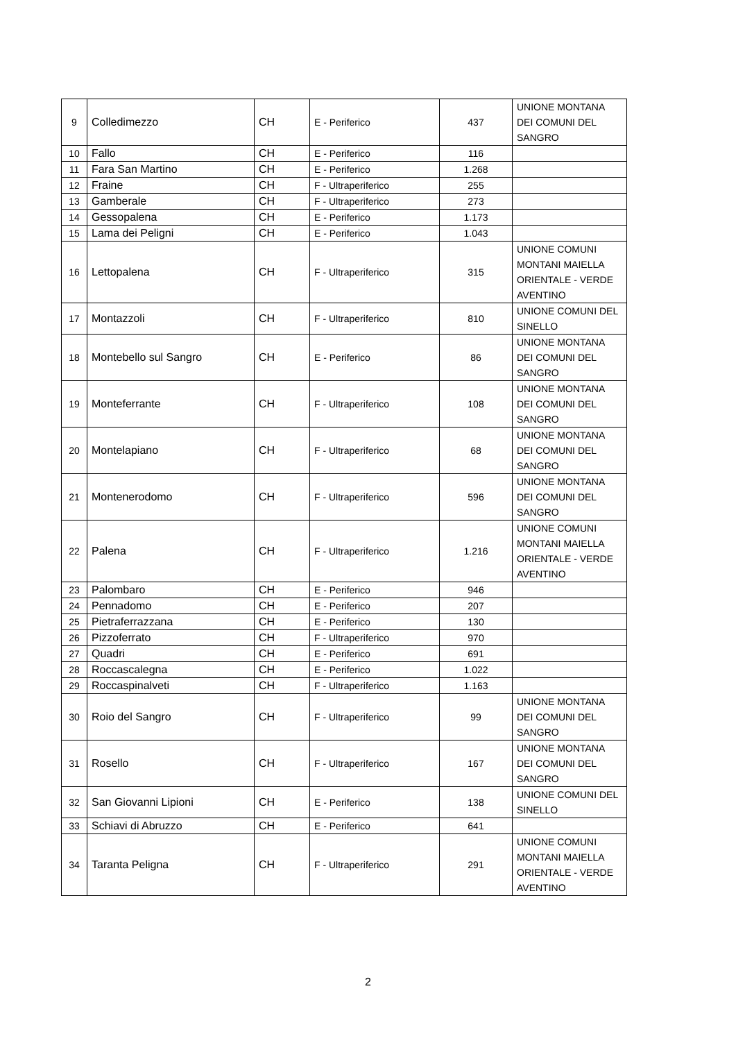| 9 | Colledimezzo | CH | E - Periferico | 437 | UNIONE MONTANA DEI COMUNI DEL SANGRO |
| 10 | Fallo | CH | E - Periferico | 116 | |
| 11 | Fara San Martino | CH | E - Periferico | 1.268 | |
| 12 | Fraine | CH | F - Ultraperiferico | 255 | |
| 13 | Gamberale | CH | F - Ultraperiferico | 273 | |
| 14 | Gessopalena | CH | E - Periferico | 1.173 | |
| 15 | Lama dei Peligni | CH | E - Periferico | 1.043 | |
| 16 | Lettopalena | CH | F - Ultraperiferico | 315 | UNIONE COMUNI MONTANI MAIELLA ORIENTALE - VERDE AVENTINO |
| 17 | Montazzoli | CH | F - Ultraperiferico | 810 | UNIONE COMUNI DEL SINELLO |
| 18 | Montebello sul Sangro | CH | E - Periferico | 86 | UNIONE MONTANA DEI COMUNI DEL SANGRO |
| 19 | Monteferrante | CH | F - Ultraperiferico | 108 | UNIONE MONTANA DEI COMUNI DEL SANGRO |
| 20 | Montelapiano | CH | F - Ultraperiferico | 68 | UNIONE MONTANA DEI COMUNI DEL SANGRO |
| 21 | Montenerodomo | CH | F - Ultraperiferico | 596 | UNIONE MONTANA DEI COMUNI DEL SANGRO |
| 22 | Palena | CH | F - Ultraperiferico | 1.216 | UNIONE COMUNI MONTANI MAIELLA ORIENTALE - VERDE AVENTINO |
| 23 | Palombaro | CH | E - Periferico | 946 | |
| 24 | Pennadomo | CH | E - Periferico | 207 | |
| 25 | Pietraferrazzana | CH | E - Periferico | 130 | |
| 26 | Pizzoferrato | CH | F - Ultraperiferico | 970 | |
| 27 | Quadri | CH | E - Periferico | 691 | |
| 28 | Roccascalegna | CH | E - Periferico | 1.022 | |
| 29 | Roccaspinalveti | CH | F - Ultraperiferico | 1.163 | |
| 30 | Roio del Sangro | CH | F - Ultraperiferico | 99 | UNIONE MONTANA DEI COMUNI DEL SANGRO |
| 31 | Rosello | CH | F - Ultraperiferico | 167 | UNIONE MONTANA DEI COMUNI DEL SANGRO |
| 32 | San Giovanni Lipioni | CH | E - Periferico | 138 | UNIONE COMUNI DEL SINELLO |
| 33 | Schiavi di Abruzzo | CH | E - Periferico | 641 | |
| 34 | Taranta Peligna | CH | F - Ultraperiferico | 291 | UNIONE COMUNI MONTANI MAIELLA ORIENTALE - VERDE AVENTINO |
2